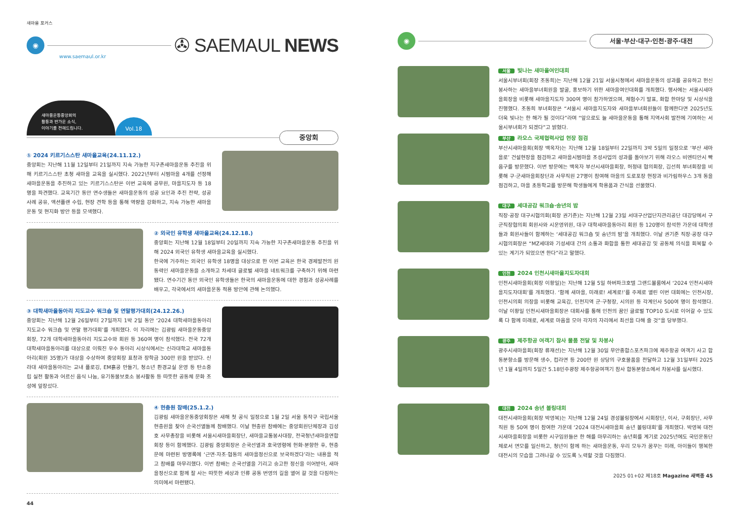새마을 포커스
◉
✇ SAEMAUL NEWS
www.saemaul.or.kr
새마을운동중앙회의
활동과 반가운 소식,
이야기를 전해드립니다.
Vol.18
중앙회
① 2024 키르기스스탄 새마을교육(24.11.12.)
중앙회는 지난해 11월 12일부터 21일까지 지속 가능한 지구촌새마을운동 추진을 위해 키르기스스탄 초청 새마을 교육을 실시했다. 2022년부터 시범마을 4개를 선정해 새마을운동을 추진하고 있는 키르기스스탄은 이번 교육에 공무원, 마을지도자 등 18명을 파견했다. 교육기간 동안 연수생들은 새마을운동의 성공 요인과 추진 전략, 성공 사례 공유, 액션플랜 수립, 현장 견학 등을 통해 역량을 강화하고, 지속 가능한 새마을운동 및 현지화 방안 등을 모색했다.
② 외국인 유학생 새마을교육(24.12.18.)
중앙회는 지난해 12월 18일부터 20일까지 지속 가능한 지구촌새마을운동 추진을 위해 2024 외국인 유학생 새마을교육을 실시했다.
한국에 거주하는 외국인 유학생 18명을 대상으로 한 이번 교육은 한국 경제발전의 원동력인 새마을운동을 소개하고 차세대 글로벌 새마을 네트워크를 구축하기 위해 마련됐다. 연수기간 동안 외국인 유학생들은 한국의 새마을운동에 대한 경험과 성공사례를 배우고, 각국에서의 새마을운동 적용 방안에 관해 논의했다.
③ 대학새마을동아리 지도교수 워크숍 및 연말평가대회(24.12.26.)
중앙회는 지난해 12월 26일부터 27일까지 1박 2일 동안 ‘2024 대학새마을동아리 지도교수 워크숍 및 연말 평가대회’를 개최했다. 이 자리에는 김광림 새마을운동중앙회장, 72개 대학새마을동아리 지도교수와 회원 등 360여 명이 참석했다. 전국 72개 대학새마을동아리를 대상으로 이뤄진 우수 동아리 시상식에서는 신라대학교 새마을동아리(회원 35명)가 대상을 수상하여 중앙회장 표창과 장학금 300만 원을 받았다. 신라대 새마을동아리는 교내 플로깅, EM흙공 만들기, 청소년 환경교실 운영 등 탄소중립 실천 활동과 어르신 음식 나눔, 유기동물보호소 봉사활동 등 따뜻한 공동체 문화 조성에 앞장섰다.
④ 현충원 참배(25.1.2.)
김광림 새마을운동중앙회장은 새해 첫 공식 일정으로 1월 2일 서울 동작구 국립서울현충원을 찾아 순국선열들께 참배했다. 이날 현충원 참배에는 중앙회원단체장과 김성호 사무총장을 비롯해 서울시새마을회장단, 새마을교통봉사대장, 전국청년새마을연합회장 등이 함께했다. 김광림 중앙회장은 순국선열과 호국영령에 헌화·분향한 후, 현충문에 마련된 방명록에 ‘근면·자조·협동의 새마을정신으로 보국하겠다’라는 내용을 적고 참배를 마무리했다. 이번 참배는 순국선열을 기리고 숭고한 정신을 이어받아, 새마을정신으로 함께 잘 사는 따뜻한 세상과 인류 공동 번영의 길을 열어 갈 것을 다짐하는 의미에서 마련됐다.
44
◉
서울·부산·대구·인천·광주·대전
서울 빛나는 새마을여인대회
서울시부녀회(회장 조동희)는 지난해 12월 21일 서울시청에서 새마을운동의 성과를 공유하고 헌신 봉사하는 새마을부녀회원을 발굴, 홍보하기 위한 새마을여인대회를 개최했다. 행사에는 서울시새마을회장을 비롯해 새마을지도자 300여 명이 참가하였으며, 체험수기 발표, 화합 한마당 및 시상식을 진행했다. 조동희 부녀회장은 “서울시 새마을지도자와 새마을부녀회원들이 함께한다면 2025년도 더욱 빛나는 한 해가 될 것이다”라며 “앞으로도 늘 새마을운동을 통해 지역사회 발전에 기여하는 서울시부녀회가 되겠다”고 밝혔다.
부산 라오스 국제협력사업 현장 점검
부산시새마을회(회장 백옥자)는 지난해 12월 18일부터 22일까지 3박 5일의 일정으로 ‘부산 새마을로’ 건설현장을 점검하고 새마을시범마을 조성사업의 성과를 돌아보기 위해 라오스 비엔티안시 빡음구를 방문했다. 이번 방문에는 백옥자 부산시새마을회장, 허정태 협의회장, 김선희 부녀회장을 비롯해 구·군새마을회장단과 사무직원 27명이 참여해 마을의 도로포장 현장과 비가림하우스 3개 동을 점검하고, 마을 초등학교를 방문해 학생들에게 학용품과 간식을 선물했다.
대구 세대공감 워크숍·송년의 밤
직장·공장 대구시협의회(회장 권기준)는 지난해 12월 23일 서대구산업단지관리공단 대강당에서 구군직장협의회 회원사와 시운영위원, 대구 대학새마을동아리 회원 등 120명이 참석한 가운데 대학생들과 회원사들이 함께하는 ‘세대공감 워크숍 및 송년의 밤’을 개최했다. 이날 권기준 직장·공장 대구시협의회장은 “MZ세대와 기성세대 간의 소통과 화합을 통한 세대공감 및 공동체 의식을 회복할 수 있는 계기가 되었으면 한다”라고 말했다.
인천 2024 인천시새마을지도자대회
인천시새마을회(회장 이황일)는 지난해 12월 5일 하버파크호텔 그랜드볼룸에서 ‘2024 인천시새마을지도자대회’를 개최했다. ‘함께 새마을, 미래로! 세계로!’를 주제로 열린 이번 대회에는 인천시장, 인천시의회 의장을 비롯해 교육감, 인천지역 군·구청장, 시의원 등 각계인사 500여 명이 참석했다. 이날 이황일 인천시새마을회장은 대회사를 통해 인천의 꿈인 글로벌 TOP10 도시로 이어갈 수 있도록 다 함께 미래로, 세계로 마음을 모아 각자의 자리에서 최선을 다해 줄 것”을 당부했다.
광주 제주항공 여객기 참사 물품 전달 및 차봉사
광주시새마을회(회장 류재선)는 지난해 12월 30일 무안종합스포츠파크에 제주항공 여객기 사고 합동분향소를 방문해 생수, 컵라면 등 200만 원 상당의 구호물품을 전달하고 12월 31일부터 2025년 1월 4일까지 5일간 5.18민주광장 제주항공여객기 참사 합동분향소에서 차봉사를 실시했다.
대전 2024 송년 볼링대회
대전시새마을회(회장 박영복)는 지난해 12월 24일 경성볼링장에서 시회장단, 이사, 구회장단, 사무직원 등 50여 명이 참여한 가운데 ‘2024 대전시새마을회 송년 볼링대회’를 개최했다. 박영복 대전시새마을회장을 비롯한 시구임원들은 한 해를 마무리하는 송년회를 계기로 2025년에도 국민운동단체로서 면모를 일신하고, 청년이 함께 하는 새마을운동, 우리 모두가 꿈꾸는 미래, 아이들이 행복한 대전시의 모습을 그려나갈 수 있도록 노력할 것을 다짐했다.
2025 01+02 제18호 Magazine 새벽종 45